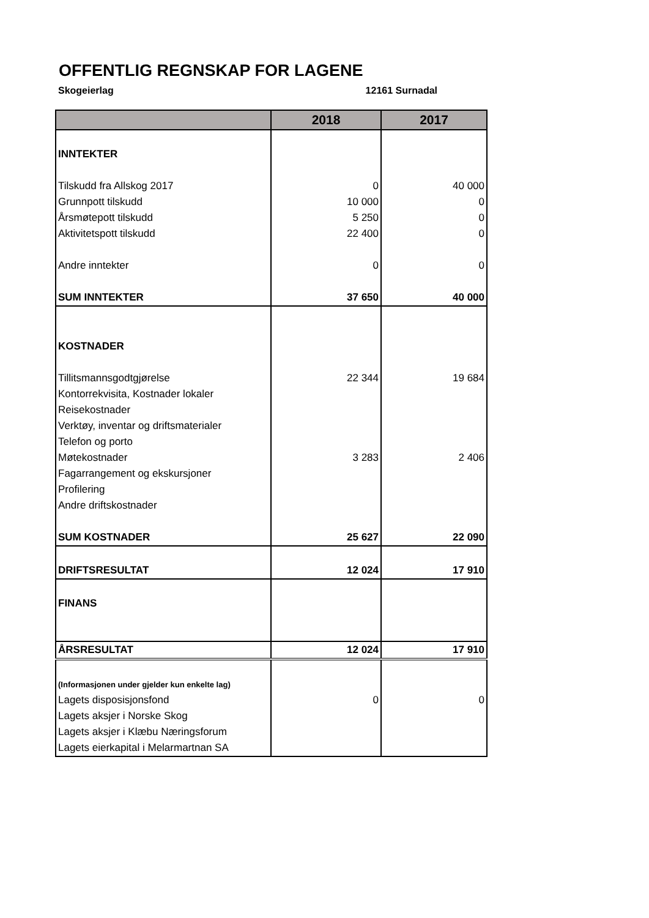OFFENTLIG REGNSKAP FOR LAGENE
Skogeierlag 12161 Surnadal
| | 2018 | 2017 |
| --- | --- | --- |
| INNTEKTER | | |
| Tilskudd fra Allskog 2017 | 0 | 40 000 |
| Grunnpott tilskudd | 10 000 | 0 |
| Årsmøtepott tilskudd | 5 250 | 0 |
| Aktivitetspott tilskudd | 22 400 | 0 |
| Andre inntekter | 0 | 0 |
| SUM INNTEKTER | 37 650 | 40 000 |
| KOSTNADER | | |
| Tillitsmannsgodtgjørelse | 22 344 | 19 684 |
| Kontorrekvisita, Kostnader lokaler | | |
| Reisekostnader | | |
| Verktøy, inventar og driftsmaterialer | | |
| Telefon og porto | | |
| Møtekostnader | 3 283 | 2 406 |
| Fagarrangement og ekskursjoner | | |
| Profilering | | |
| Andre driftskostnader | | |
| SUM KOSTNADER | 25 627 | 22 090 |
| DRIFTSRESULTAT | 12 024 | 17 910 |
| FINANS | | |
| ÅRSRESULTAT | 12 024 | 17 910 |
| (Informasjonen under gjelder kun enkelte lag) | | |
| Lagets disposisjonsfond | 0 | 0 |
| Lagets aksjer i Norske Skog | | |
| Lagets aksjer i Klæbu Næringsforum | | |
| Lagets eierkapital i Melarmartnan SA | | |